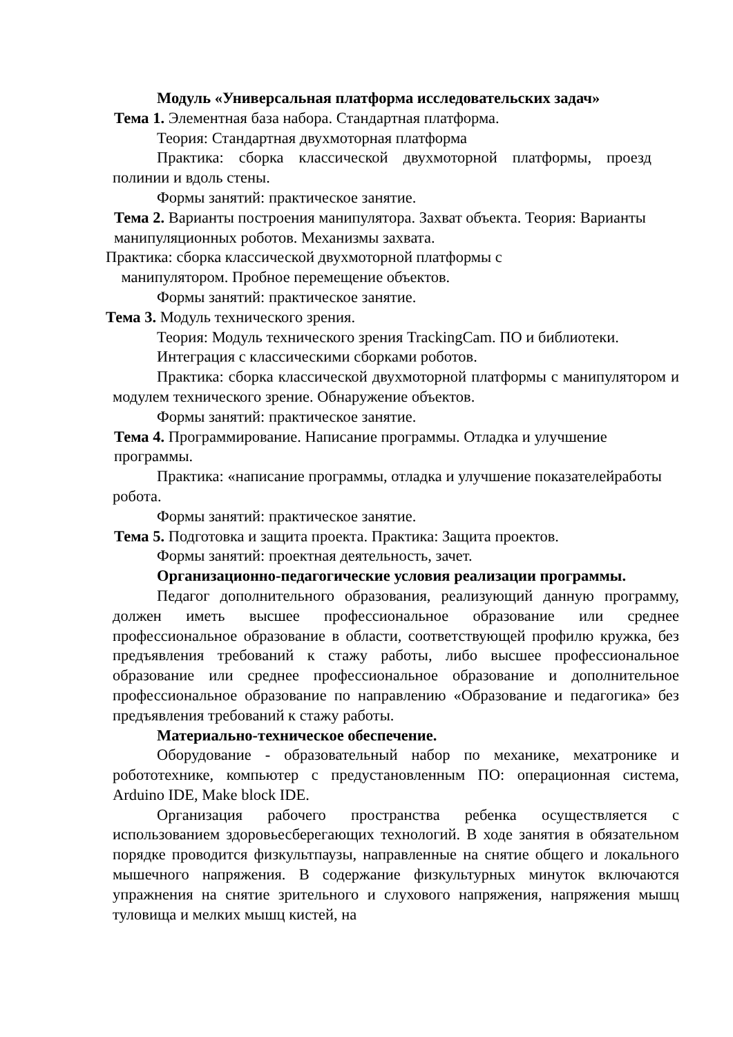Модуль «Универсальная платформа исследовательских задач»
Тема 1. Элементная база набора. Стандартная платформа.
Теория: Стандартная двухмоторная платформа
Практика: сборка классической двухмоторной платформы, проезд полинии и вдоль стены.
Формы занятий: практическое занятие.
Тема 2. Варианты построения манипулятора. Захват объекта. Теория: Варианты манипуляционных роботов. Механизмы захвата.
Практика: сборка классической двухмоторной платформы с
манипулятором. Пробное перемещение объектов.
Формы занятий: практическое занятие.
Тема 3. Модуль технического зрения.
Теория: Модуль технического зрения TrackingCam. ПО и библиотеки.
Интеграция с классическими сборками роботов.
Практика: сборка классической двухмоторной платформы с манипулятором и модулем технического зрение. Обнаружение объектов.
Формы занятий: практическое занятие.
Тема 4. Программирование. Написание программы. Отладка и улучшение программы.
Практика: «написание программы, отладка и улучшение показателейработы робота.
Формы занятий: практическое занятие.
Тема 5. Подготовка и защита проекта. Практика: Защита проектов.
Формы занятий: проектная деятельность, зачет.
Организационно-педагогические условия реализации программы.
Педагог дополнительного образования, реализующий данную программу, должен иметь высшее профессиональное образование или среднее профессиональное образование в области, соответствующей профилю кружка, без предъявления требований к стажу работы, либо высшее профессиональное образование или среднее профессиональное образование и дополнительное профессиональное образование по направлению «Образование и педагогика» без предъявления требований к стажу работы.
Материально-техническое обеспечение.
Оборудование - образовательный набор по механике, мехатронике и робототехнике, компьютер с предустановленным ПО: операционная система, Arduino IDE, Make block IDE.
Организация рабочего пространства ребенка осуществляется с использованием здоровьесберегающих технологий. В ходе занятия в обязательном порядке проводится физкультпаузы, направленные на снятие общего и локального мышечного напряжения. В содержание физкультурных минуток включаются упражнения на снятие зрительного и слухового напряжения, напряжения мышц туловища и мелких мышц кистей, на